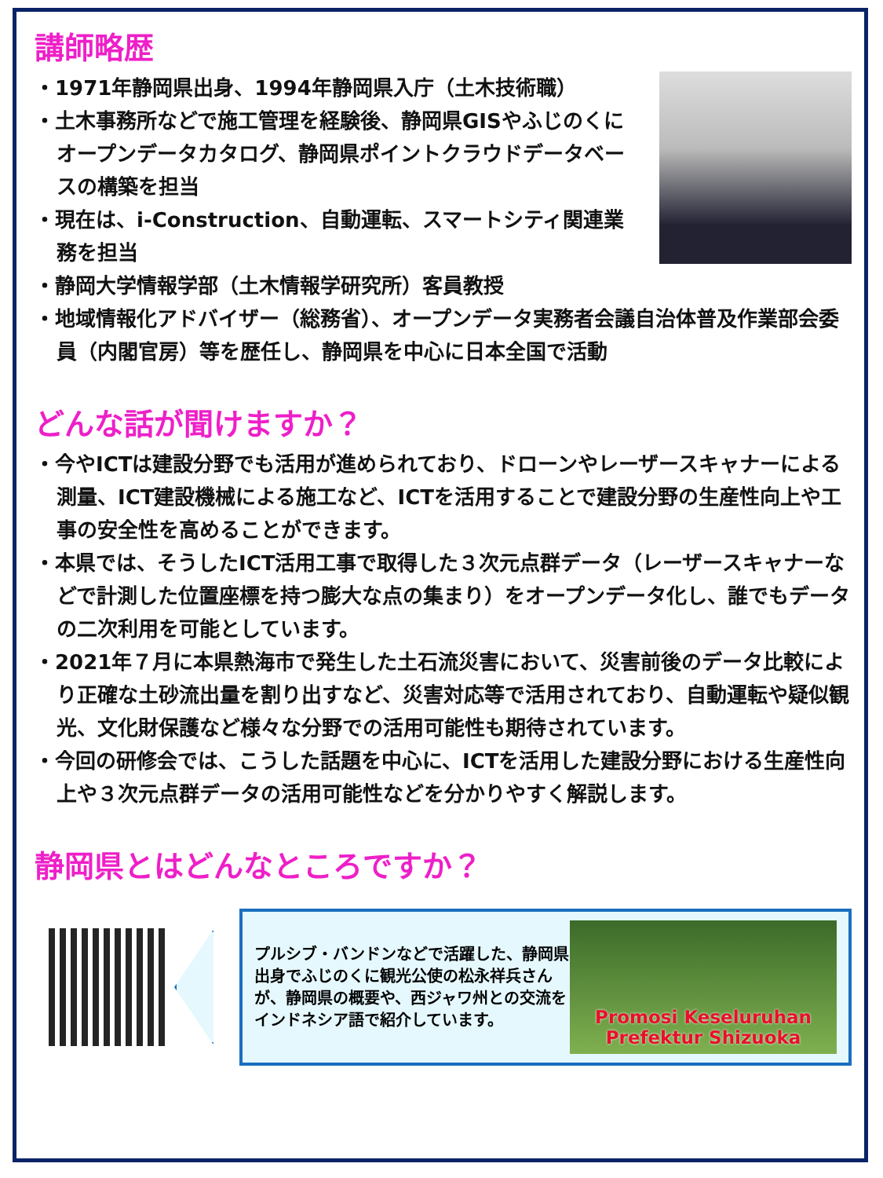講師略歴
・1971年静岡県出身、1994年静岡県入庁（土木技術職）
・土木事務所などで施工管理を経験後、静岡県GISやふじのくにオープンデータカタログ、静岡県ポイントクラウドデータベースの構築を担当
・現在は、i-Construction、自動運転、スマートシティ関連業務を担当
・静岡大学情報学部（土木情報学研究所）客員教授
・地域情報化アドバイザー（総務省）、オープンデータ実務者会議自治体普及作業部会委員（内閣官房）等を歴任し、静岡県を中心に日本全国で活動
どんな話が聞けますか？
・今やICTは建設分野でも活用が進められており、ドローンやレーザースキャナーによる測量、ICT建設機械による施工など、ICTを活用することで建設分野の生産性向上や工事の安全性を高めることができます。
・本県では、そうしたICT活用工事で取得した３次元点群データ（レーザースキャナーなどで計測した位置座標を持つ膨大な点の集まり）をオープンデータ化し、誰でもデータの二次利用を可能としています。
・2021年７月に本県熱海市で発生した土石流災害において、災害前後のデータ比較により正確な土砂流出量を割り出すなど、災害対応等で活用されており、自動運転や疑似観光、文化財保護など様々な分野での活用可能性も期待されています。
・今回の研修会では、こうした話題を中心に、ICTを活用した建設分野における生産性向上や３次元点群データの活用可能性などを分かりやすく解説します。
静岡県とはどんなところですか？
プルシブ・バンドンなどで活躍した、静岡県出身でふじのくに観光公使の松永祥兵さんが、静岡県の概要や、西ジャワ州との交流をインドネシア語で紹介しています。
Promosi Keseluruhan
Prefektur Shizuoka